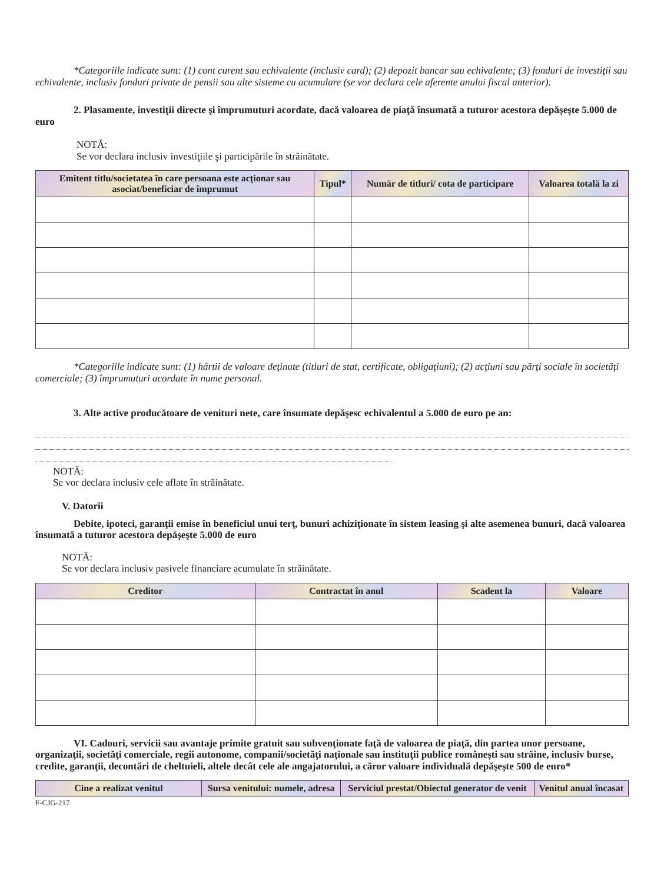*Categoriile indicate sunt: (1) cont curent sau echivalente (inclusiv card); (2) depozit bancar sau echivalente; (3) fonduri de investiţii sau echivalente, inclusiv fonduri private de pensii sau alte sisteme cu acumulare (se vor declara cele aferente anului fiscal anterior).
2. Plasamente, investiţii directe şi împrumuturi acordate, dacă valoarea de piaţă însumată a tuturor acestora depăşeşte 5.000 de euro
NOTĂ:
Se vor declara inclusiv investiţiile şi participările în străinătate.
| Emitent titlu/societatea în care persoana este acţionar sau asociat/beneficiar de împrumut | Tipul* | Număr de titluri/ cota de participare | Valoarea totală la zi |
| --- | --- | --- | --- |
*Categoriile indicate sunt: (1) hârtii de valoare deţinute (titluri de stat, certificate, obligaţiuni); (2) acţiuni sau părţi sociale în societăţi comerciale; (3) împrumuturi acordate în nume personal.
3. Alte active producătoare de venituri nete, care însumate depăşesc echivalentul a 5.000 de euro pe an:
NOTĂ:
Se vor declara inclusiv cele aflate în străinătate.
V. Datorii
Debite, ipoteci, garanţii emise în beneficiul unui terţ, bunuri achiziţionate în sistem leasing şi alte asemenea bunuri, dacă valoarea însumată a tuturor acestora depăşeşte 5.000 de euro
NOTĂ:
Se vor declara inclusiv pasivele financiare acumulate în străinătate.
| Creditor | Contractat în anul | Scadent la | Valoare |
| --- | --- | --- | --- |
VI. Cadouri, servicii sau avantaje primite gratuit sau subvenţionate faţă de valoarea de piaţă, din partea unor persoane, organizaţii, societăţi comerciale, regii autonome, companii/societăţi naţionale sau instituţii publice româneşti sau străine, inclusiv burse, credite, garanţii, decontări de cheltuieli, altele decât cele ale angajatorului, a căror valoare individuală depăşeşte 500 de euro*
| Cine a realizat venitul | Sursa venitului: numele, adresa | Serviciul prestat/Obiectul generator de venit | Venitul anual încasat |
| --- | --- | --- | --- |
F-CJG-217